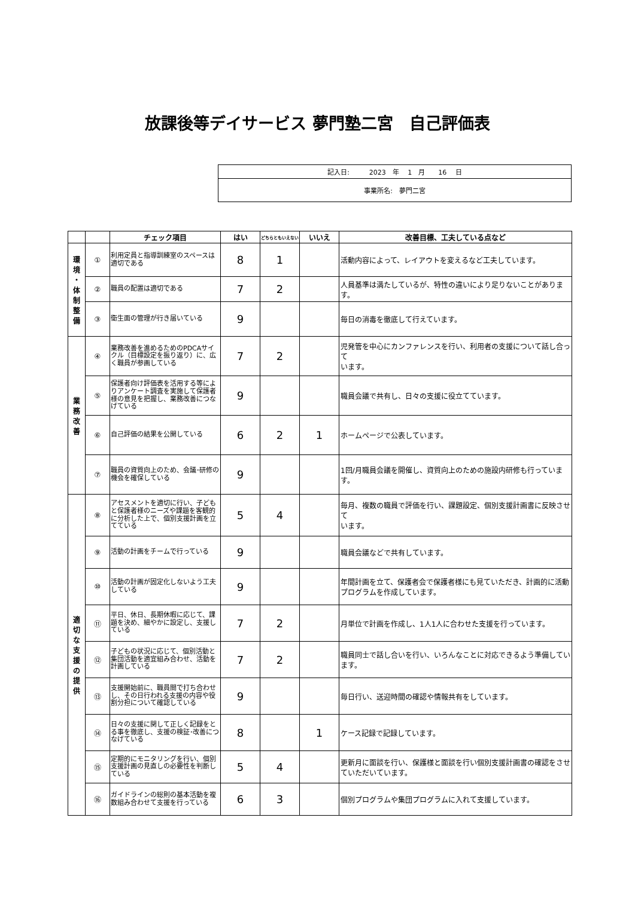放課後等デイサービス 夢門塾二宮　自己評価表
| 記入日: 2023 年 1 月 16 日 |
| 事業所名: 夢門二宮 |
| | | チェック項目 | はい | どちらともいえない | いいえ | 改善目標、工夫している点など |
| --- | --- | --- | --- | --- | --- | --- |
| 環 境 ・ 体 制 整 備 | ① | 利用定員と指導訓練室のスペースは適切である | 8 | 1 | | 活動内容によって、レイアウトを変えるなど工夫しています。 |
| | ② | 職員の配置は適切である | 7 | 2 | | 人員基準は満たしているが、特性の違いにより足りないことがあります。 |
| | ③ | 衛生面の管理が行き届いている | 9 | | | 毎日の消毒を徹底して行えています。 |
| 業 務 改 善 | ④ | 業務改善を進めるためのPDCAサイクル（目標設定を振り返り）に、広く職員が参画している | 7 | 2 | | 児発管を中心にカンファレンスを行い、利用者の支援について話し合って います。 |
| | ⑤ | 保護者向け評価表を活用する等によりアンケート調査を実施して保護者様の意見を把握し、業務改善につなげている | 9 | | | 職員会議で共有し、日々の支援に役立てています。 |
| | ⑥ | 自己評価の結果を公開している | 6 | 2 | 1 | ホームページで公表しています。 |
| | ⑦ | 職員の資質向上のため、会議･研修の機会を確保している | 9 | | | 1回/月職員会議を開催し、資質向上のための施設内研修も行っています。 |
| 適 切 な 支 援 の 提 供 | ⑧ | アセスメントを適切に行い、子どもと保護者様のニーズや課題を客観的に分析した上で、個別支援計画を立てている | 5 | 4 | | 毎月、複数の職員で評価を行い、課題設定、個別支援計画書に反映させて います。 |
| | ⑨ | 活動の計画をチームで行っている | 9 | | | 職員会議などで共有しています。 |
| | ⑩ | 活動の計画が固定化しないよう工夫している | 9 | | | 年間計画を立て、保護者会で保護者様にも見ていただき、計画的に活動 プログラムを作成しています。 |
| | ⑪ | 平日、休日、長期休暇に応じて、課題を決め、細やかに設定し、支援している | 7 | 2 | | 月単位で計画を作成し、1人1人に合わせた支援を行っています。 |
| | ⑫ | 子どもの状況に応じて、個別活動と集団活動を適宜組み合わせ、活動を計画している | 7 | 2 | | 職員同士で話し合いを行い、いろんなことに対応できるよう準備しています。 |
| | ⑬ | 支援開始前に、職員間で打ち合わせし、その日行われる支援の内容や役割分担について確認している | 9 | | | 毎日行い、送迎時間の確認や情報共有をしています。 |
| | ⑭ | 日々の支援に関して正しく記録をとる事を徹底し、支援の検証･改善につなげている | 8 | | 1 | ケース記録で記録しています。 |
| | ⑮ | 定期的にモニタリングを行い、個別支援計画の見直しの必要性を判断している | 5 | 4 | | 更新月に面談を行い、保護様と面談を行い個別支援計画書の確認をさせていただいています。 |
| | ⑯ | ガイドラインの総則の基本活動を複数組み合わせて支援を行っている | 6 | 3 | | 個別プログラムや集団プログラムに入れて支援しています。 |